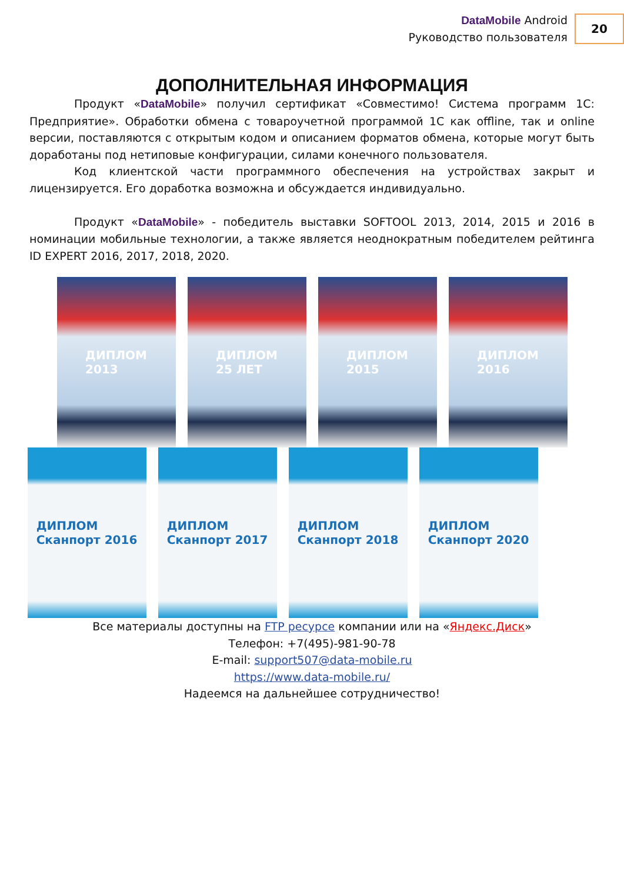DataMobile Android
Руководство пользователя
20
ДОПОЛНИТЕЛЬНАЯ ИНФОРМАЦИЯ
Продукт «DataMobile» получил сертификат «Совместимо! Система программ 1С: Предприятие». Обработки обмена с товароучетной программой 1С как offline, так и online версии, поставляются с открытым кодом и описанием форматов обмена, которые могут быть доработаны под нетиповые конфигурации, силами конечного пользователя.
Код клиентской части программного обеспечения на устройствах закрыт и лицензируется. Его доработка возможна и обсуждается индивидуально.
Продукт «DataMobile» - победитель выставки SOFTOOL 2013, 2014, 2015 и 2016 в номинации мобильные технологии, а также является неоднократным победителем рейтинга ID EXPERT 2016, 2017, 2018, 2020.
ДИПЛОМ
2013
ДИПЛОМ
25 ЛЕТ
ДИПЛОМ
2015
ДИПЛОМ
2016
ДИПЛОМ
Сканпорт 2016
ДИПЛОМ
Сканпорт 2017
ДИПЛОМ
Сканпорт 2018
ДИПЛОМ
Сканпорт 2020
Все материалы доступны на FTP ресурсе компании или на «Яндекс.Диск»
Телефон: +7(495)-981-90-78
E-mail: support507@data-mobile.ru
https://www.data-mobile.ru/
Надеемся на дальнейшее сотрудничество!